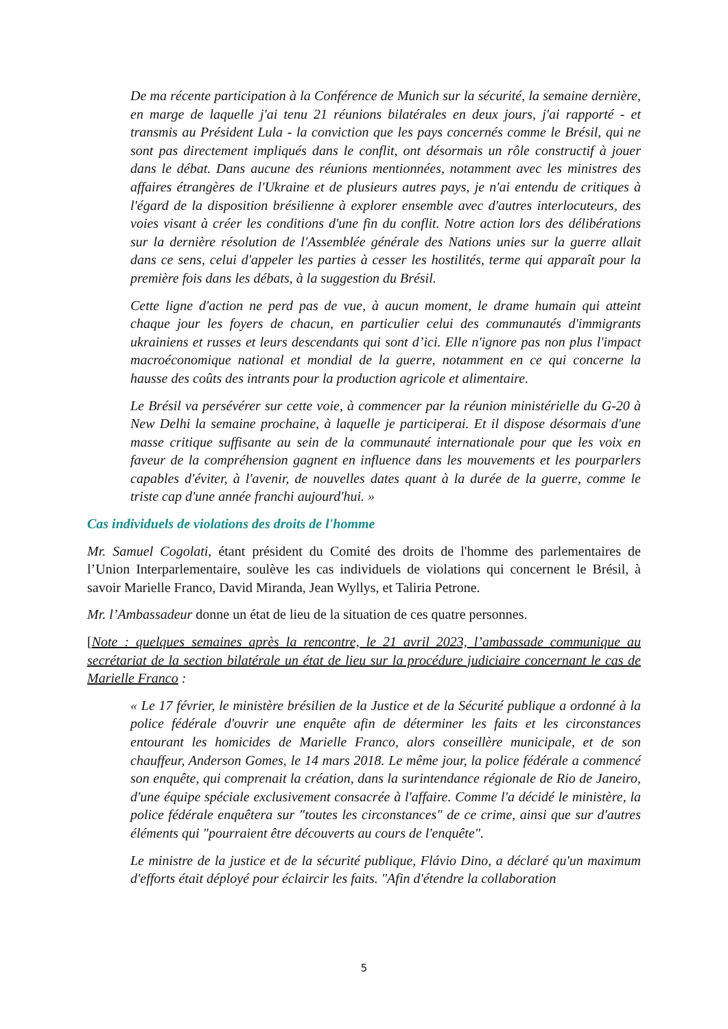De ma récente participation à la Conférence de Munich sur la sécurité, la semaine dernière, en marge de laquelle j'ai tenu 21 réunions bilatérales en deux jours, j'ai rapporté - et transmis au Président Lula - la conviction que les pays concernés comme le Brésil, qui ne sont pas directement impliqués dans le conflit, ont désormais un rôle constructif à jouer dans le débat. Dans aucune des réunions mentionnées, notamment avec les ministres des affaires étrangères de l'Ukraine et de plusieurs autres pays, je n'ai entendu de critiques à l'égard de la disposition brésilienne à explorer ensemble avec d'autres interlocuteurs, des voies visant à créer les conditions d'une fin du conflit. Notre action lors des délibérations sur la dernière résolution de l'Assemblée générale des Nations unies sur la guerre allait dans ce sens, celui d'appeler les parties à cesser les hostilités, terme qui apparaît pour la première fois dans les débats, à la suggestion du Brésil.
Cette ligne d'action ne perd pas de vue, à aucun moment, le drame humain qui atteint chaque jour les foyers de chacun, en particulier celui des communautés d'immigrants ukrainiens et russes et leurs descendants qui sont d’ici. Elle n'ignore pas non plus l'impact macroéconomique national et mondial de la guerre, notamment en ce qui concerne la hausse des coûts des intrants pour la production agricole et alimentaire.
Le Brésil va persévérer sur cette voie, à commencer par la réunion ministérielle du G-20 à New Delhi la semaine prochaine, à laquelle je participerai. Et il dispose désormais d'une masse critique suffisante au sein de la communauté internationale pour que les voix en faveur de la compréhension gagnent en influence dans les mouvements et les pourparlers capables d'éviter, à l'avenir, de nouvelles dates quant à la durée de la guerre, comme le triste cap d'une année franchi aujourd'hui. »
Cas individuels de violations des droits de l'homme
Mr. Samuel Cogolati, étant président du Comité des droits de l'homme des parlementaires de l’Union Interparlementaire, soulève les cas individuels de violations qui concernent le Brésil, à savoir Marielle Franco, David Miranda, Jean Wyllys, et Taliria Petrone.
Mr. l’Ambassadeur donne un état de lieu de la situation de ces quatre personnes.
[Note : quelques semaines après la rencontre, le 21 avril 2023, l’ambassade communique au secrétariat de la section bilatérale un état de lieu sur la procédure judiciaire concernant le cas de Marielle Franco :
« Le 17 février, le ministère brésilien de la Justice et de la Sécurité publique a ordonné à la police fédérale d'ouvrir une enquête afin de déterminer les faits et les circonstances entourant les homicides de Marielle Franco, alors conseillère municipale, et de son chauffeur, Anderson Gomes, le 14 mars 2018. Le même jour, la police fédérale a commencé son enquête, qui comprenait la création, dans la surintendance régionale de Rio de Janeiro, d'une équipe spéciale exclusivement consacrée à l'affaire. Comme l'a décidé le ministère, la police fédérale enquêtera sur "toutes les circonstances" de ce crime, ainsi que sur d'autres éléments qui "pourraient être découverts au cours de l'enquête".
Le ministre de la justice et de la sécurité publique, Flávio Dino, a déclaré qu'un maximum d'efforts était déployé pour éclaircir les faits. "Afin d'étendre la collaboration
5